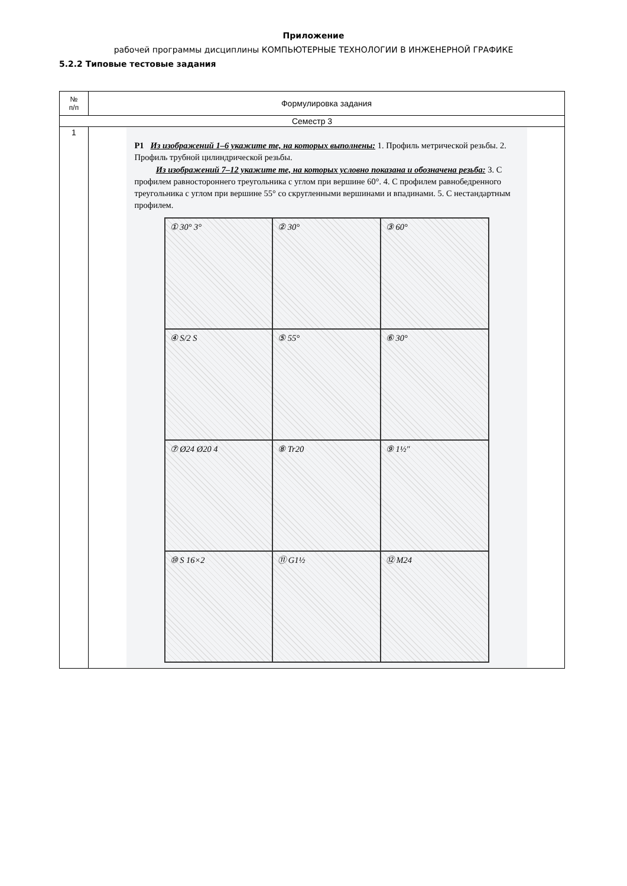Приложение
рабочей программы дисциплины КОМПЬЮТЕРНЫЕ ТЕХНОЛОГИИ В ИНЖЕНЕРНОЙ ГРАФИКЕ
5.2.2 Типовые тестовые задания
| № п/п | Формулировка задания |
| --- | --- |
| Семестр 3 | |
| 1 | P1 Из изображений 1–6 укажите те, на которых выполнены: 1. Профиль метрической резьбы. 2. Профиль трубной цилиндрической резьбы. Из изображений 7–12 укажите те, на которых условно показана и обозначена резьба: 3. С профилем равностороннего треугольника с углом при вершине 60°. 4. С профилем равнобедренного треугольника с углом при вершине 55° со скругленными вершинами и впадинами. 5. С нестандартным профилем. ① 30° 3° ② 30° ③ 60° ④ S/2 S ⑤ 55° ⑥ 30° ⑦ Ø24 Ø20 4 ⑧ Tr20 ⑨ 1½" ⑩ S 16×2 ⑪ G1½ ⑫ M24 |